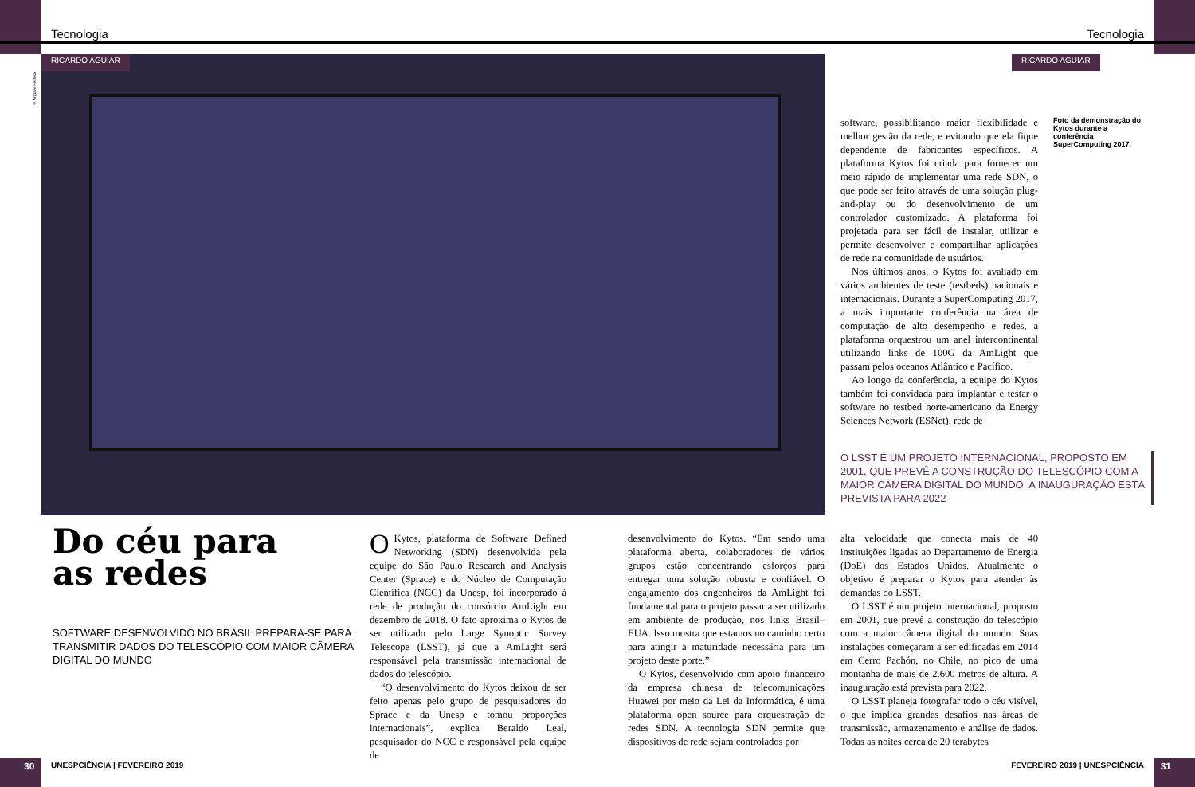Tecnologia Tecnologia
RICARDO AGUIAR RICARDO AGUIAR
© Arquivo Pessoal
software, possibilitando maior flexibilidade e melhor gestão da rede, e evitando que ela fique dependente de fabricantes específicos. A plataforma Kytos foi criada para fornecer um meio rápido de implementar uma rede SDN, o que pode ser feito através de uma solução plug-and-play ou do desenvolvimento de um controlador customizado. A plataforma foi projetada para ser fácil de instalar, utilizar e permite desenvolver e compartilhar aplicações de rede na comunidade de usuários.
Nos últimos anos, o Kytos foi avaliado em vários ambientes de teste (testbeds) nacionais e internacionais. Durante a SuperComputing 2017, a mais importante conferência na área de computação de alto desempenho e redes, a plataforma orquestrou um anel intercontinental utilizando links de 100G da AmLight que passam pelos oceanos Atlântico e Pacífico.
Ao longo da conferência, a equipe do Kytos também foi convidada para implantar e testar o software no testbed norte-americano da Energy Sciences Network (ESNet), rede de
Foto da demonstração do Kytos durante a conferência SuperComputing 2017.
O LSST É UM PROJETO INTERNACIONAL, PROPOSTO EM 2001, QUE PREVÊ A CONSTRUÇÃO DO TELESCÓPIO COM A MAIOR CÂMERA DIGITAL DO MUNDO. A INAUGURAÇÃO ESTÁ PREVISTA PARA 2022
Do céu para
as redes
SOFTWARE DESENVOLVIDO NO BRASIL PREPARA-SE PARA TRANSMITIR DADOS DO TELESCÓPIO COM MAIOR CÂMERA DIGITAL DO MUNDO
O Kytos, plataforma de Software Defined Networking (SDN) desenvolvida pela equipe do São Paulo Research and Analysis Center (Sprace) e do Núcleo de Computação Científica (NCC) da Unesp, foi incorporado à rede de produção do consórcio AmLight em dezembro de 2018. O fato aproxima o Kytos de ser utilizado pelo Large Synoptic Survey Telescope (LSST), já que a AmLight será responsável pela transmissão internacional de dados do telescópio.
“O desenvolvimento do Kytos deixou de ser feito apenas pelo grupo de pesquisadores do Sprace e da Unesp e tomou proporções internacionais”, explica Beraldo Leal, pesquisador do NCC e responsável pela equipe de
desenvolvimento do Kytos. “Em sendo uma plataforma aberta, colaboradores de vários grupos estão concentrando esforços para entregar uma solução robusta e confiável. O engajamento dos engenheiros da AmLight foi fundamental para o projeto passar a ser utilizado em ambiente de produção, nos links Brasil–EUA. Isso mostra que estamos no caminho certo para atingir a maturidade necessária para um projeto deste porte.”
O Kytos, desenvolvido com apoio financeiro da empresa chinesa de telecomunicações Huawei por meio da Lei da Informática, é uma plataforma open source para orquestração de redes SDN. A tecnologia SDN permite que dispositivos de rede sejam controlados por
alta velocidade que conecta mais de 40 instituições ligadas ao Departamento de Energia (DoE) dos Estados Unidos. Atualmente o objetivo é preparar o Kytos para atender às demandas do LSST.
O LSST é um projeto internacional, proposto em 2001, que prevê a construção do telescópio com a maior câmera digital do mundo. Suas instalações começaram a ser edificadas em 2014 em Cerro Pachón, no Chile, no pico de uma montanha de mais de 2.600 metros de altura. A inauguração está prevista para 2022.
O LSST planeja fotografar todo o céu visível, o que implica grandes desafios nas áreas de transmissão, armazenamento e análise de dados. Todas as noites cerca de 20 terabytes
30 UNESPCIÊNCIA | FEVEREIRO 2019 FEVEREIRO 2019 | UNESPCIÊNCIA 31